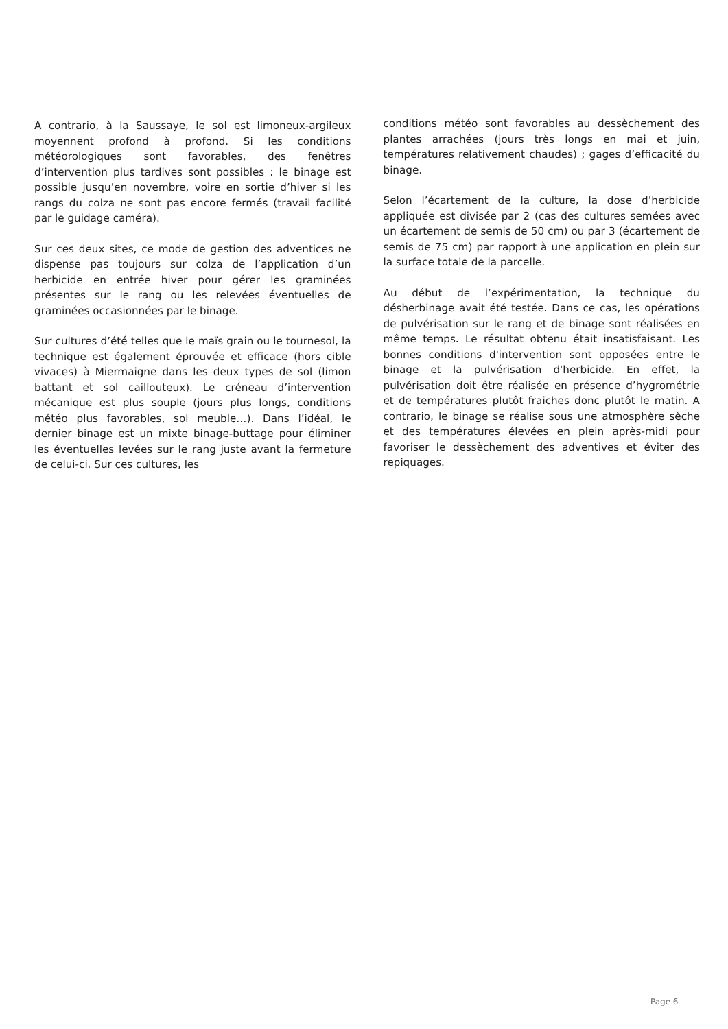A contrario, à la Saussaye, le sol est limoneux-argileux moyennent profond à profond. Si les conditions météorologiques sont favorables, des fenêtres d’intervention plus tardives sont possibles : le binage est possible jusqu’en novembre, voire en sortie d’hiver si les rangs du colza ne sont pas encore fermés (travail facilité par le guidage caméra).
Sur ces deux sites, ce mode de gestion des adventices ne dispense pas toujours sur colza de l’application d’un herbicide en entrée hiver pour gérer les graminées présentes sur le rang ou les relevées éventuelles de graminées occasionnées par le binage.
Sur cultures d’été telles que le maïs grain ou le tournesol, la technique est également éprouvée et efficace (hors cible vivaces) à Miermaigne dans les deux types de sol (limon battant et sol caillouteux). Le créneau d’intervention mécanique est plus souple (jours plus longs, conditions météo plus favorables, sol meuble…). Dans l’idéal, le dernier binage est un mixte binage-buttage pour éliminer les éventuelles levées sur le rang juste avant la fermeture de celui-ci. Sur ces cultures, les
conditions météo sont favorables au dessèchement des plantes arrachées (jours très longs en mai et juin, températures relativement chaudes) ; gages d’efficacité du binage.
Selon l’écartement de la culture, la dose d’herbicide appliquée est divisée par 2 (cas des cultures semées avec un écartement de semis de 50 cm) ou par 3 (écartement de semis de 75 cm) par rapport à une application en plein sur la surface totale de la parcelle.
Au début de l’expérimentation, la technique du désherbinage avait été testée. Dans ce cas, les opérations de pulvérisation sur le rang et de binage sont réalisées en même temps. Le résultat obtenu était insatisfaisant. Les bonnes conditions d'intervention sont opposées entre le binage et la pulvérisation d'herbicide. En effet, la pulvérisation doit être réalisée en présence d’hygrométrie et de températures plutôt fraiches donc plutôt le matin. A contrario, le binage se réalise sous une atmosphère sèche et des températures élevées en plein après-midi pour favoriser le dessèchement des adventives et éviter des repiquages.
Page 6